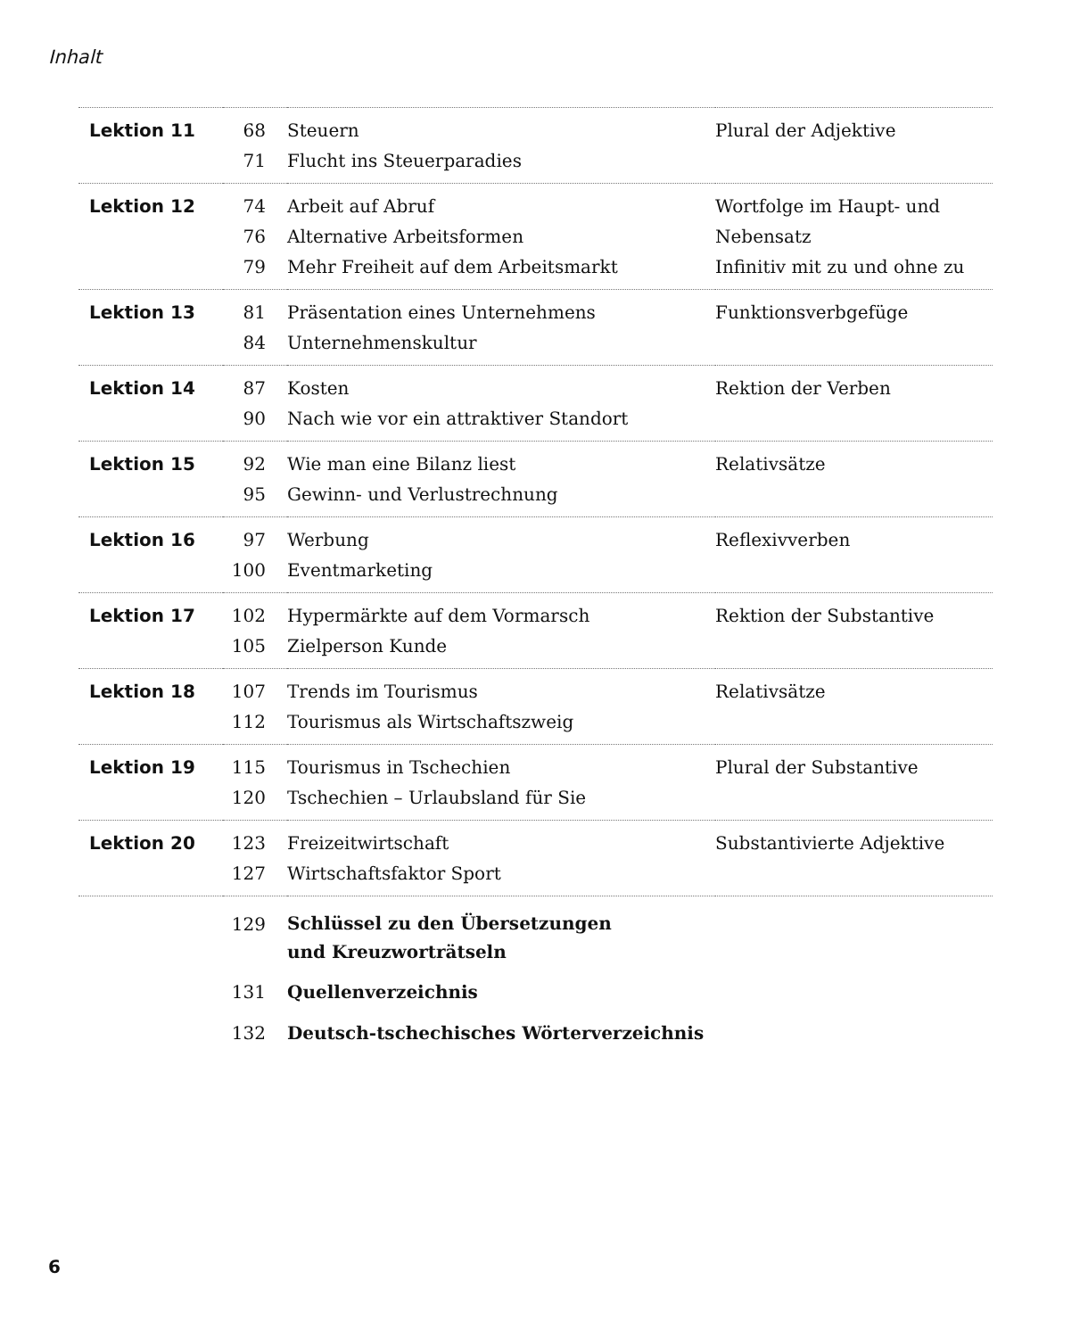Inhalt
| Lektion 11 | 68 | Steuern | Plural der Adjektive |
| | 71 | Flucht ins Steuerparadies | |
| Lektion 12 | 74 | Arbeit auf Abruf | Wortfolge im Haupt- und Nebensatz |
| | 76 | Alternative Arbeitsformen | |
| | 79 | Mehr Freiheit auf dem Arbeitsmarkt | Infinitiv mit zu und ohne zu |
| Lektion 13 | 81 | Präsentation eines Unternehmens | Funktionsverbgefüge |
| | 84 | Unternehmenskultur | |
| Lektion 14 | 87 | Kosten | Rektion der Verben |
| | 90 | Nach wie vor ein attraktiver Standort | |
| Lektion 15 | 92 | Wie man eine Bilanz liest | Relativsätze |
| | 95 | Gewinn- und Verlustrechnung | |
| Lektion 16 | 97 | Werbung | Reflexivverben |
| | 100 | Eventmarketing | |
| Lektion 17 | 102 | Hypermärkte auf dem Vormarsch | Rektion der Substantive |
| | 105 | Zielperson Kunde | |
| Lektion 18 | 107 | Trends im Tourismus | Relativsätze |
| | 112 | Tourismus als Wirtschaftszweig | |
| Lektion 19 | 115 | Tourismus in Tschechien | Plural der Substantive |
| | 120 | Tschechien – Urlaubsland für Sie | |
| Lektion 20 | 123 | Freizeitwirtschaft | Substantivierte Adjektive |
| | 127 | Wirtschaftsfaktor Sport | |
| | 129 | Schlüssel zu den Übersetzungen und Kreuzworträtseln | |
| | 131 | Quellenverzeichnis | |
| | 132 | Deutsch-tschechisches Wörterverzeichnis | |
6